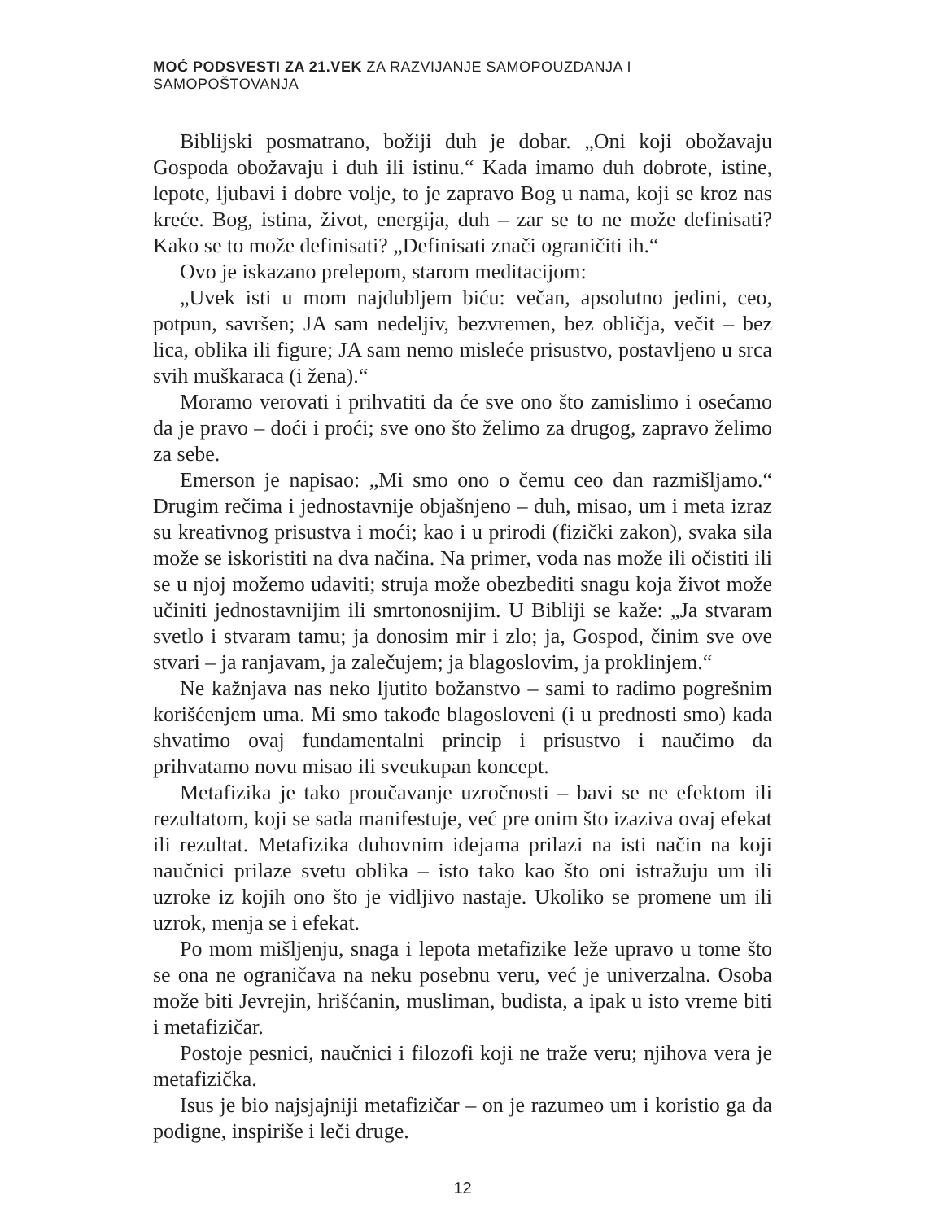MOĆ PODSVESTI ZA 21.VEK ZA RAZVIJANJE SAMOPOUZDANJA I SAMOPOŠTOVANJA
Biblijski posmatrano, božiji duh je dobar. „Oni koji obožavaju Gospoda obožavaju i duh ili istinu.“ Kada imamo duh dobrote, istine, lepote, ljubavi i dobre volje, to je zapravo Bog u nama, koji se kroz nas kreće. Bog, istina, život, energija, duh – zar se to ne može definisati? Kako se to može definisati? „Definisati znači ograničiti ih.“
Ovo je iskazano prelepom, starom meditacijom:
„Uvek isti u mom najdubljem biću: večan, apsolutno jedini, ceo, potpun, savršen; JA sam nedeljiv, bezvremen, bez obličja, večit – bez lica, oblika ili figure; JA sam nemo misleće prisustvo, postavljeno u srca svih muškaraca (i žena).“
Moramo verovati i prihvatiti da će sve ono što zamislimo i osećamo da je pravo – doći i proći; sve ono što želimo za drugog, zapravo želimo za sebe.
Emerson je napisao: „Mi smo ono o čemu ceo dan razmišljamo.“ Drugim rečima i jednostavnije objašnjeno – duh, misao, um i meta izraz su kreativnog prisustva i moći; kao i u prirodi (fizički zakon), svaka sila može se iskoristiti na dva načina. Na primer, voda nas može ili očistiti ili se u njoj možemo udaviti; struja može obezbediti snagu koja život može učiniti jednostavnijim ili smrtonosnijim. U Bibliji se kaže: „Ja stvaram svetlo i stvaram tamu; ja donosim mir i zlo; ja, Gospod, činim sve ove stvari – ja ranjavam, ja zalečujem; ja blagoslovim, ja proklinjem.“
Ne kažnjava nas neko ljutito božanstvo – sami to radimo pogrešnim korišćenjem uma. Mi smo takođe blagosloveni (i u prednosti smo) kada shvatimo ovaj fundamentalni princip i prisustvo i naučimo da prihvatamo novu misao ili sveukupan koncept.
Metafizika je tako proučavanje uzročnosti – bavi se ne efektom ili rezultatom, koji se sada manifestuje, već pre onim što izaziva ovaj efekat ili rezultat. Metafizika duhovnim idejama prilazi na isti način na koji naučnici prilaze svetu oblika – isto tako kao što oni istražuju um ili uzroke iz kojih ono što je vidljivo nastaje. Ukoliko se promene um ili uzrok, menja se i efekat.
Po mom mišljenju, snaga i lepota metafizike leže upravo u tome što se ona ne ograničava na neku posebnu veru, već je univerzalna. Osoba može biti Jevrejin, hrišćanin, musliman, budista, a ipak u isto vreme biti i metafizičar.
Postoje pesnici, naučnici i filozofi koji ne traže veru; njihova vera je metafizička.
Isus je bio najsjajniji metafizičar – on je razumeo um i koristio ga da podigne, inspiriše i leči druge.
12